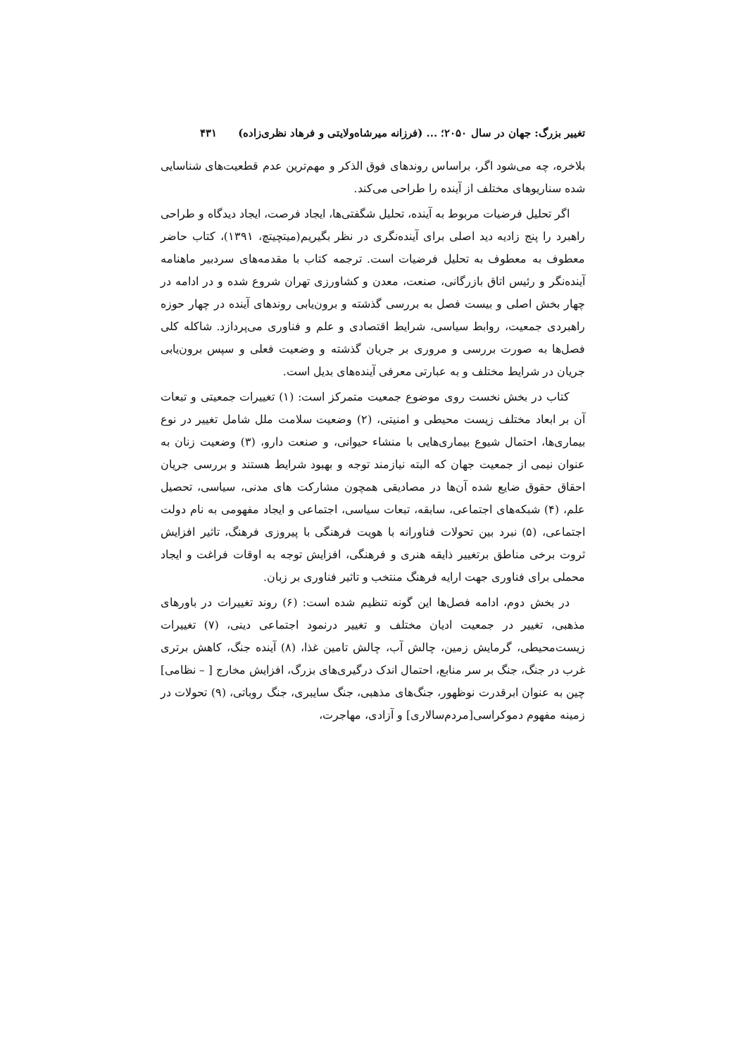تغییر بزرگ: جهان در سال ۲۰۵۰؛ ... (فرزانه میرشاه‌ولایتی و فرهاد نظری‌زاده) ۴۳۱
بلاخره، چه می‌شود اگر، براساس روندهای فوق الذکر و مهم‌ترین عدم قطعیت‌های شناسایی شده سناریوهای مختلف از آینده را طراحی می‌کند.
اگر تحلیل فرضیات مربوط به آینده، تحلیل شگفتی‌ها، ایجاد فرصت، ایجاد دیدگاه و طراحی راهبرد را پنج زادیه دید اصلی برای آینده‌نگری در نظر بگیریم(میتچیتچ، ۱۳۹۱)، کتاب حاضر معطوف به معطوف به تحلیل فرضیات است. ترجمه کتاب با مقدمه‌های سردبیر ماهنامه آینده‌نگر و رئیس اتاق بازرگانی، صنعت، معدن و کشاورزی تهران شروع شده و در ادامه در چهار بخش اصلی و بیست فصل به بررسی گذشته و برون‌یابی روندهای آینده در چهار حوزه راهبردی جمعیت، روابط سیاسی، شرایط اقتصادی و علم و فناوری می‌پردازد. شاکله کلی فصل‌ها به صورت بررسی و مروری بر جریان گذشته و وضعیت فعلی و سپس برون‌یابی جریان در شرایط مختلف و به عبارتی معرفی آینده‌های بدیل است.
کتاب در بخش نخست روی موضوع جمعیت متمرکز است: (۱) تغییرات جمعیتی و تبعات آن بر ابعاد مختلف زیست محیطی و امنیتی، (۲) وضعیت سلامت ملل شامل تغییر در نوع بیماری‌ها، احتمال شیوع بیماری‌هایی با منشاء حیوانی، و صنعت دارو، (۳) وضعیت زنان به عنوان نیمی از جمعیت جهان که البته نیازمند توجه و بهبود شرایط هستند و بررسی جریان احقاق حقوق ضایع شده آن‌ها در مصادیقی همچون مشارکت های مدنی، سیاسی، تحصیل علم، (۴) شبکه‌های اجتماعی، سابقه، تبعات سیاسی، اجتماعی و ایجاد مفهومی به نام دولت اجتماعی، (۵) نبرد بین تحولات فناورانه با هویت فرهنگی با پیروزی فرهنگ، تاثیر افزایش ثروت برخی مناطق برتغییر ذایقه هنری و فرهنگی، افزایش توجه به اوقات فراغت و ایجاد محملی برای فناوری جهت ارایه فرهنگ منتخب و تاثیر فناوری بر زبان.
در بخش دوم، ادامه فصل‌ها این گونه تنظیم شده است: (۶) روند تغییرات در باورهای مذهبی، تغییر در جمعیت ادیان مختلف و تغییر درنمود اجتماعی دینی، (۷) تغییرات زیست‌محیطی، گرمایش زمین، چالش آب، چالش تامین غذا، (۸) آینده جنگ، کاهش برتری غرب در جنگ، جنگ بر سر منابع، احتمال اندک درگیری‌های بزرگ، افزایش مخارج [ – نظامی] چین به عنوان ابرقدرت نوظهور، جنگ‌های مذهبی، جنگ سایبری، جنگ روباتی، (۹) تحولات در زمینه مفهوم دموکراسی[مردم‌سالاری] و آزادی، مهاجرت،